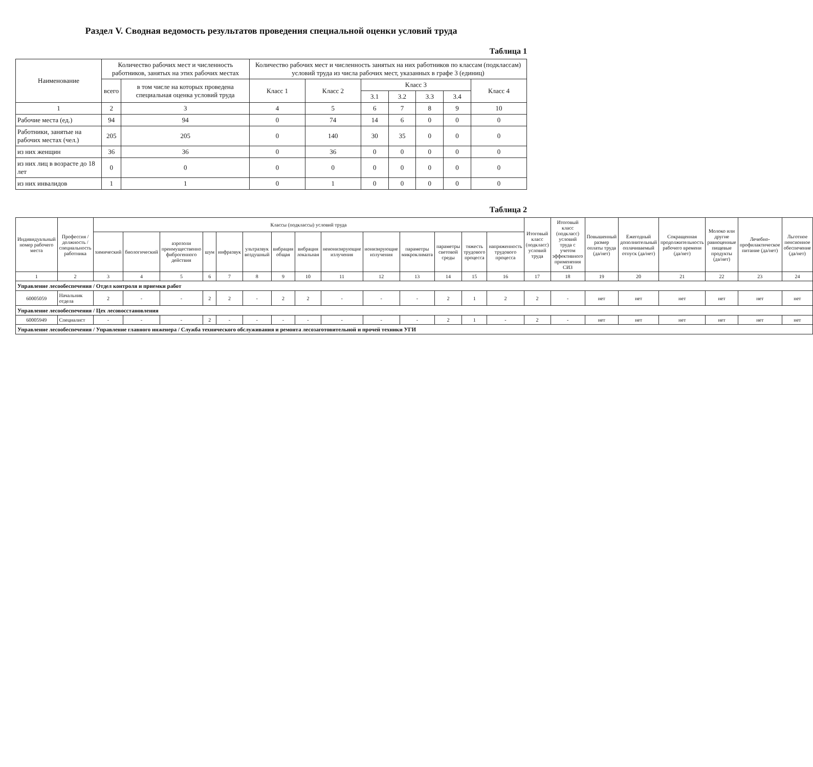Раздел V. Сводная ведомость результатов проведения специальной оценки условий труда
Таблица 1
| Наименование | Количество рабочих мест и численность работников, занятых на этих рабочих местах | | Количество рабочих мест и численность занятых на них работников по классам (подклассам) условий труда из числа рабочих мест, указанных в графе 3 (единиц) | | | | | | |
| --- | --- | --- | --- | --- | --- | --- | --- | --- | --- |
| | всего | в том числе на которых проведена специальная оценка условий труда | Класс 1 | Класс 2 | Класс 3 | | | | Класс 4 |
| | | | | | 3.1 | 3.2 | 3.3 | 3.4 | |
| 1 | 2 | 3 | 4 | 5 | 6 | 7 | 8 | 9 | 10 |
| Рабочие места (ед.) | 94 | 94 | 0 | 74 | 14 | 6 | 0 | 0 | 0 |
| Работники, занятые на рабочих местах (чел.) | 205 | 205 | 0 | 140 | 30 | 35 | 0 | 0 | 0 |
| из них женщин | 36 | 36 | 0 | 36 | 0 | 0 | 0 | 0 | 0 |
| из них лиц в возрасте до 18 лет | 0 | 0 | 0 | 0 | 0 | 0 | 0 | 0 | 0 |
| из них инвалидов | 1 | 1 | 0 | 1 | 0 | 0 | 0 | 0 | 0 |
Таблица 2
| Индивидуальный номер рабочего места | Профессия / должность / специальность работника | Классы (подклассы) условий труда | | | | | | | | | | | | | | Итоговый класс (подкласс) условий труда | Итоговый класс (подкласс) условий труда с учетом эффективного применения СИЗ | Повышенный размер оплаты труда (да/нет) | Ежегодный дополнительный оплачиваемый отпуск (да/нет) | Сокращенная продолжительность рабочего времени (да/нет) | Молоко или другие равноценные пищевые продукты (да/нет) | Лечебно-профилактическое питание (да/нет) | Льготное пенсионное обеспечение (да/нет) |
| --- | --- | --- | --- | --- | --- | --- | --- | --- | --- | --- | --- | --- | --- | --- | --- | --- | --- | --- | --- | --- | --- | --- | --- |
| | | химический | биологический | аэрозоли преимущественно фиброгенного действия | шум | инфразвук | ультразвук воздушный | вибрация общая | вибрация локальная | неионизирующие излучения | ионизирующие излучения | параметры микроклимата | параметры световой среды | тяжесть трудового процесса | напряженность трудового процесса | | | | | | | | |
| 1 | 2 | 3 | 4 | 5 | 6 | 7 | 8 | 9 | 10 | 11 | 12 | 13 | 14 | 15 | 16 | 17 | 18 | 19 | 20 | 21 | 22 | 23 | 24 |
| Управление лесообеспечения / Отдел контроля и приемки работ | | | | | | | | | | | | | | | | | | | | | | | |
| 60005059 | Начальник отдела | 2 | - | - | 2 | 2 | - | 2 | 2 | - | - | - | 2 | 1 | 2 | 2 | - | нет | нет | нет | нет | нет | нет |
| Управление лесообеспечения / Цех лесовосстановления | | | | | | | | | | | | | | | | | | | | | | | |
| 60005949 | Специалист | - | - | - | 2 | - | - | - | - | - | - | - | 2 | 1 | - | 2 | - | нет | нет | нет | нет | нет | нет |
| Управление лесообеспечения / Управление главного инженера / Служба технического обслуживания и ремонта лесозаготовительной и прочей техники УГИ | | | | | | | | | | | | | | | | | | | | | | | |